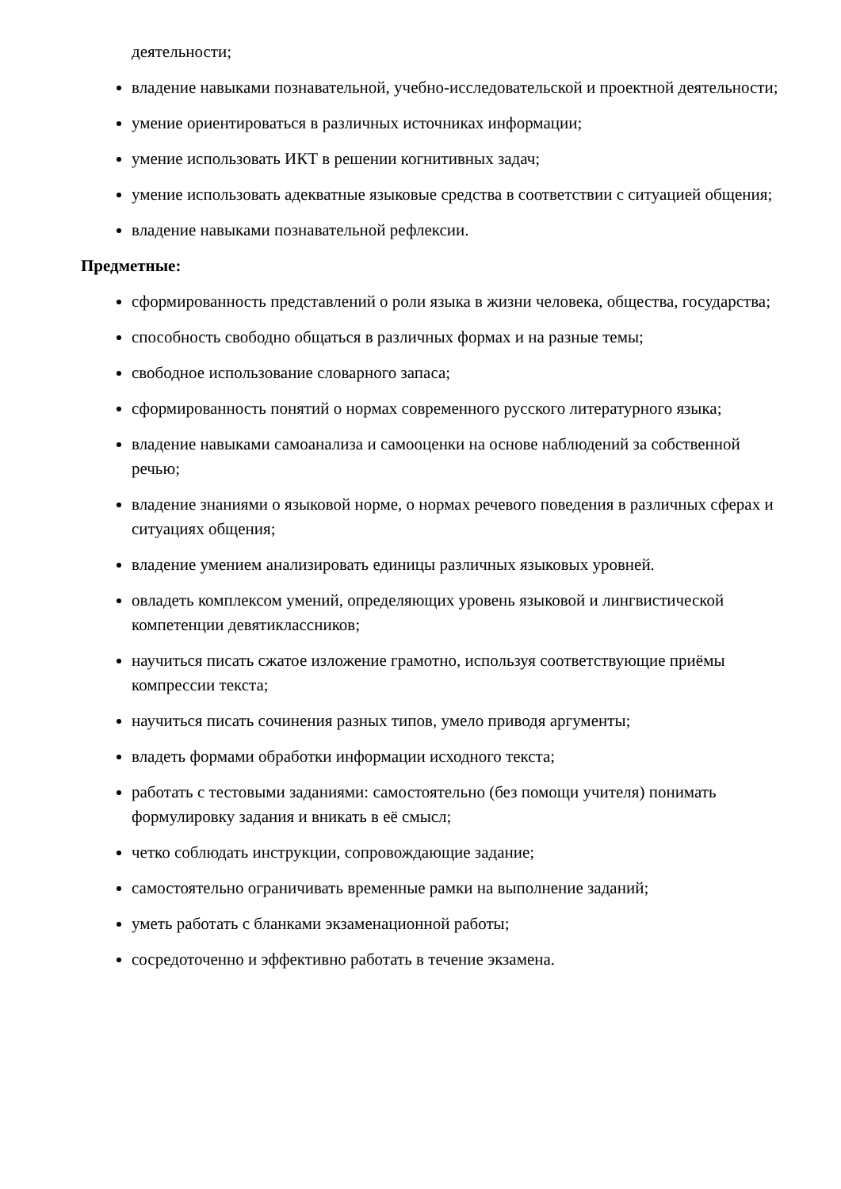деятельности;
владение навыками познавательной, учебно-исследовательской и проектной деятельности;
умение ориентироваться в различных источниках информации;
умение использовать ИКТ в решении когнитивных задач;
умение использовать адекватные языковые средства в соответствии с ситуацией общения;
владение навыками познавательной рефлексии.
Предметные:
сформированность представлений о роли языка в жизни человека, общества, государства;
способность свободно общаться в различных формах и на разные темы;
свободное использование словарного запаса;
сформированность понятий о нормах современного русского литературного языка;
владение навыками самоанализа и самооценки на основе наблюдений за собственной речью;
владение знаниями о языковой норме, о нормах речевого поведения в различных сферах и ситуациях общения;
владение умением анализировать единицы различных языковых уровней.
овладеть комплексом умений, определяющих уровень языковой и лингвистической компетенции девятиклассников;
научиться писать сжатое изложение грамотно, используя соответствующие приёмы компрессии текста;
научиться писать сочинения разных типов, умело приводя аргументы;
владеть формами обработки информации исходного текста;
работать с тестовыми заданиями: самостоятельно (без помощи учителя) понимать формулировку задания и вникать в её смысл;
четко соблюдать инструкции, сопровождающие задание;
самостоятельно ограничивать временные рамки на выполнение заданий;
уметь работать с бланками экзаменационной работы;
сосредоточенно и эффективно работать в течение экзамена.